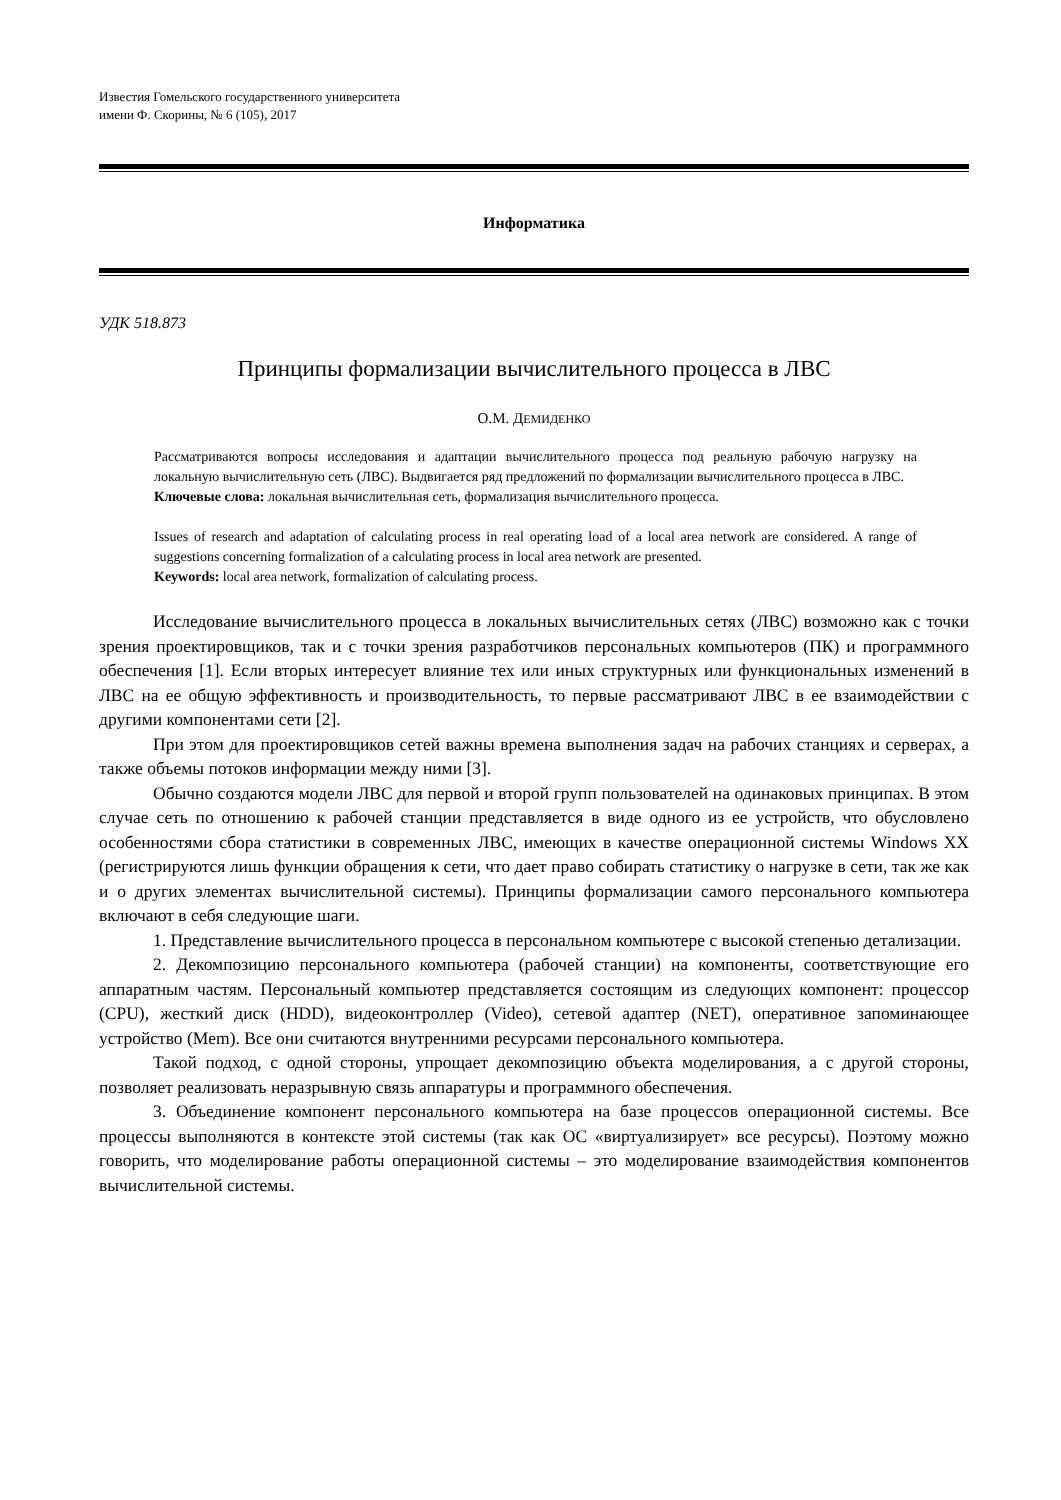Известия Гомельского государственного университета
имени Ф. Скорины, № 6 (105), 2017
Информатика
УДК 518.873
Принципы формализации вычислительного процесса в ЛВС
О.М. ДЕМИДЕНКО
Рассматриваются вопросы исследования и адаптации вычислительного процесса под реальную рабочую нагрузку на локальную вычислительную сеть (ЛВС). Выдвигается ряд предложений по формализации вычислительного процесса в ЛВС.
Ключевые слова: локальная вычислительная сеть, формализация вычислительного процесса.
Issues of research and adaptation of calculating process in real operating load of a local area network are considered. A range of suggestions concerning formalization of a calculating process in local area network are presented.
Keywords: local area network, formalization of calculating process.
Исследование вычислительного процесса в локальных вычислительных сетях (ЛВС) возможно как с точки зрения проектировщиков, так и с точки зрения разработчиков персональных компьютеров (ПК) и программного обеспечения [1]. Если вторых интересует влияние тех или иных структурных или функциональных изменений в ЛВС на ее общую эффективность и производительность, то первые рассматривают ЛВС в ее взаимодействии с другими компонентами сети [2].
При этом для проектировщиков сетей важны времена выполнения задач на рабочих станциях и серверах, а также объемы потоков информации между ними [3].
Обычно создаются модели ЛВС для первой и второй групп пользователей на одинаковых принципах. В этом случае сеть по отношению к рабочей станции представляется в виде одного из ее устройств, что обусловлено особенностями сбора статистики в современных ЛВС, имеющих в качестве операционной системы Windows XX (регистрируются лишь функции обращения к сети, что дает право собирать статистику о нагрузке в сети, так же как и о других элементах вычислительной системы). Принципы формализации самого персонального компьютера включают в себя следующие шаги.
1. Представление вычислительного процесса в персональном компьютере с высокой степенью детализации.
2. Декомпозицию персонального компьютера (рабочей станции) на компоненты, соответствующие его аппаратным частям. Персональный компьютер представляется состоящим из следующих компонент: процессор (CPU), жесткий диск (HDD), видеоконтроллер (Video), сетевой адаптер (NET), оперативное запоминающее устройство (Mem). Все они считаются внутренними ресурсами персонального компьютера.
Такой подход, с одной стороны, упрощает декомпозицию объекта моделирования, а с другой стороны, позволяет реализовать неразрывную связь аппаратуры и программного обеспечения.
3. Объединение компонент персонального компьютера на базе процессов операционной системы. Все процессы выполняются в контексте этой системы (так как ОС «виртуализирует» все ресурсы). Поэтому можно говорить, что моделирование работы операционной системы – это моделирование взаимодействия компонентов вычислительной системы.